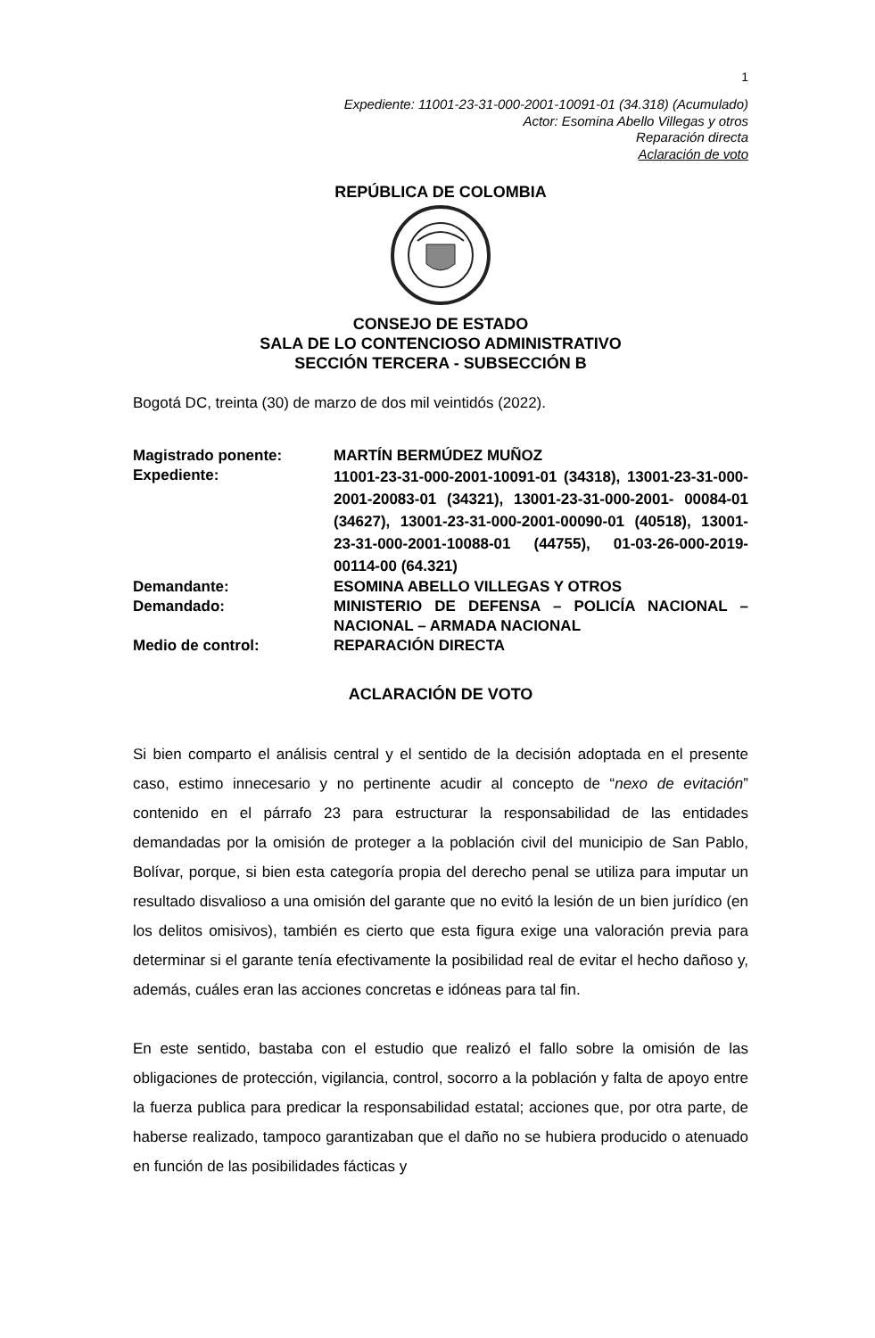1
Expediente: 11001-23-31-000-2001-10091-01 (34.318) (Acumulado)
Actor: Esomina Abello Villegas y otros
Reparación directa
Aclaración de voto
REPÚBLICA DE COLOMBIA
CONSEJO DE ESTADO
SALA DE LO CONTENCIOSO ADMINISTRATIVO
SECCIÓN TERCERA - SUBSECCIÓN B
Bogotá DC, treinta (30) de marzo de dos mil veintidós (2022).
Magistrado ponente: MARTÍN BERMÚDEZ MUÑOZ
Expediente:
11001-23-31-000-2001-10091-01 (34318), 13001-23-31-000-2001-20083-01 (34321), 13001-23-31-000-2001- 00084-01 (34627), 13001-23-31-000-2001-00090-01 (40518), 13001-23-31-000-2001-10088-01 (44755), 01-03-26-000-2019-00114-00 (64.321)
Demandante: ESOMINA ABELLO VILLEGAS Y OTROS
Demandado: MINISTERIO DE DEFENSA – POLICÍA NACIONAL – NACIONAL – ARMADA NACIONAL
Medio de control: REPARACIÓN DIRECTA
ACLARACIÓN DE VOTO
Si bien comparto el análisis central y el sentido de la decisión adoptada en el presente caso, estimo innecesario y no pertinente acudir al concepto de “nexo de evitación” contenido en el párrafo 23 para estructurar la responsabilidad de las entidades demandadas por la omisión de proteger a la población civil del municipio de San Pablo, Bolívar, porque, si bien esta categoría propia del derecho penal se utiliza para imputar un resultado disvalioso a una omisión del garante que no evitó la lesión de un bien jurídico (en los delitos omisivos), también es cierto que esta figura exige una valoración previa para determinar si el garante tenía efectivamente la posibilidad real de evitar el hecho dañoso y, además, cuáles eran las acciones concretas e idóneas para tal fin.
En este sentido, bastaba con el estudio que realizó el fallo sobre la omisión de las obligaciones de protección, vigilancia, control, socorro a la población y falta de apoyo entre la fuerza publica para predicar la responsabilidad estatal; acciones que, por otra parte, de haberse realizado, tampoco garantizaban que el daño no se hubiera producido o atenuado en función de las posibilidades fácticas y